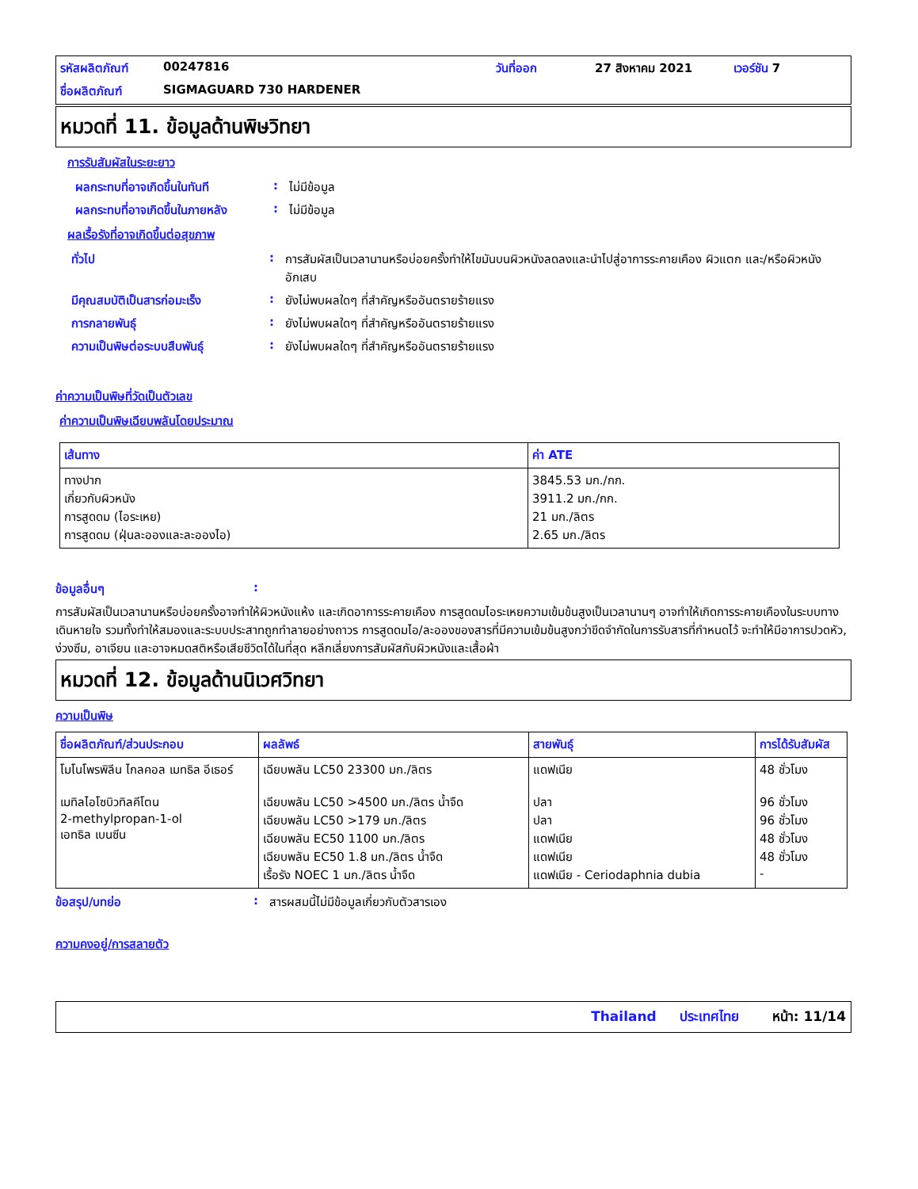รหัสผลิตภัณฑ์ 00247816 วันที่ออก 27 สิงหาคม 2021 เวอร์ชัน 7 ชื่อผลิตภัณฑ์ SIGMAGUARD 730 HARDENER
หมวดที่ 11. ข้อมูลด้านพิษวิทยา
การรับสัมผัสในระยะยาว
ผลกระทบที่อาจเกิดขึ้นในทันที: ไม่มีข้อมูล
ผลกระทบที่อาจเกิดขึ้นในภายหลัง: ไม่มีข้อมูล
ผลเรื้อรังที่อาจเกิดขึ้นต่อสุขภาพ
ทั่วไป: การสัมผัสเป็นเวลานานหรือบ่อยครั้งทำให้ไขมันบนผิวหนังลดลงและนำไปสู่อาการระคายเคือง ผิวแตก และ/หรือผิวหนังอักเสบ
มีคุณสมบัติเป็นสารก่อมะเร็ง: ยังไม่พบผลใดๆ ที่สำคัญหรืออันตรายร้ายแรง
การกลายพันธุ์: ยังไม่พบผลใดๆ ที่สำคัญหรืออันตรายร้ายแรง
ความเป็นพิษต่อระบบสืบพันธุ์: ยังไม่พบผลใดๆ ที่สำคัญหรืออันตรายร้ายแรง
ค่าความเป็นพิษที่วัดเป็นตัวเลข
ค่าความเป็นพิษเฉียบพลันโดยประมาณ
| เส้นทาง | ค่า ATE |
| --- | --- |
| ทางปาก เกี่ยวกับผิวหนัง การสูดดม (ไอระเหย) การสูดดม (ฝุ่นละอองและละอองไอ) | 3845.53 มก./กก. 3911.2 มก./กก. 21 มก./ลิตร 2.65 มก./ลิตร |
ข้อมูลอื่นๆ:
การสัมผัสเป็นเวลานานหรือบ่อยครั้งอาจทำให้ผิวหนังแห้ง และเกิดอาการระคายเคือง การสูดดมไอระเหยความเข้มข้นสูงเป็นเวลานานๆ อาจทำให้เกิดการระคายเคืองในระบบทางเดินหายใจ รวมทั้งทำให้สมองและระบบประสาทถูกทำลายอย่างถาวร การสูดดมไอ/ละอองของสารที่มีความเข้มข้นสูงกว่าขีดจำกัดในการรับสารที่กำหนดไว้ จะทำให้มีอาการปวดหัว, ง่วงซึม, อาเจียน และอาจหมดสติหรือเสียชีวิตได้ในที่สุด หลีกเลี่ยงการสัมผัสกับผิวหนังและเสื้อผ้า
หมวดที่ 12. ข้อมูลด้านนิเวศวิทยา
ความเป็นพิษ
| ชื่อผลิตภัณฑ์/ส่วนประกอบ | ผลลัพธ์ | สายพันธุ์ | การได้รับสัมผัส |
| --- | --- | --- | --- |
| โมโนโพรพิลีน ไกลคอล เมทธิล อีเธอร์ เมทิลไอโซบิวทิลคีโตน 2-methylpropan-1-ol เอทธิล เบนซีน | เฉียบพลัน LC50 23300 มก./ลิตร เฉียบพลัน LC50 >4500 มก./ลิตร น้ำจืด เฉียบพลัน LC50 >179 มก./ลิตร เฉียบพลัน EC50 1100 มก./ลิตร เฉียบพลัน EC50 1.8 มก./ลิตร น้ำจืด เรื้อรัง NOEC 1 มก./ลิตร น้ำจืด | แดฟเนีย ปลา ปลา แดฟเนีย แดฟเนีย แดฟเนีย - Ceriodaphnia dubia | 48 ชั่วโมง 96 ชั่วโมง 96 ชั่วโมง 48 ชั่วโมง 48 ชั่วโมง - |
ข้อสรุป/บทย่อ: สารผสมนี้ไม่มีข้อมูลเกี่ยวกับตัวสารเอง
ความคงอยู่/การสลายตัว
Thailand ประเทศไทย หน้า: 11/14